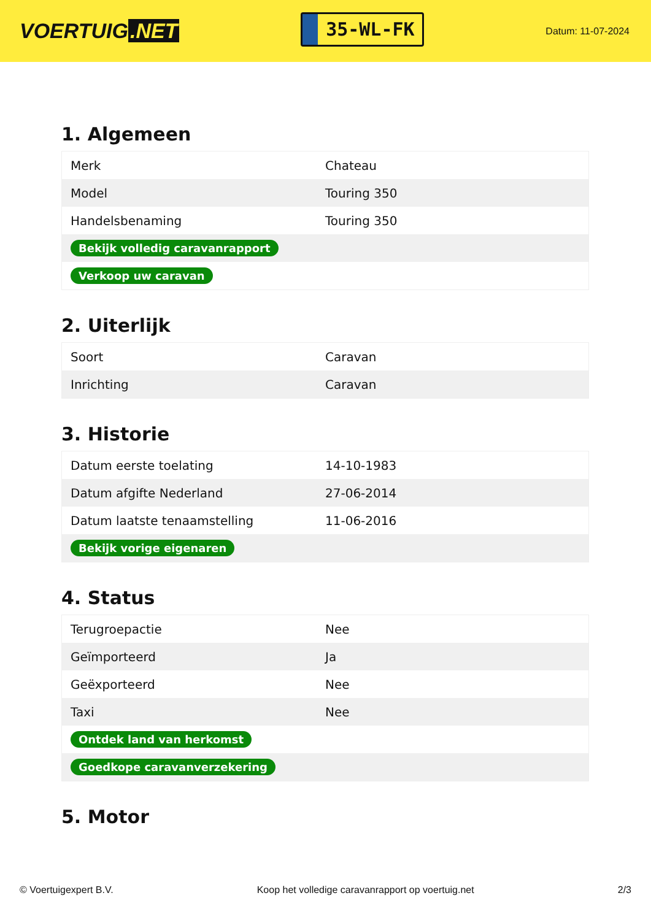VOERTUIG.NET
35-WL-FK
Datum: 11-07-2024
1. Algemeen
| Merk | Chateau |
| Model | Touring 350 |
| Handelsbenaming | Touring 350 |
| Bekijk volledig caravanrapport | |
| Verkoop uw caravan | |
2. Uiterlijk
| Soort | Caravan |
| Inrichting | Caravan |
3. Historie
| Datum eerste toelating | 14-10-1983 |
| Datum afgifte Nederland | 27-06-2014 |
| Datum laatste tenaamstelling | 11-06-2016 |
| Bekijk vorige eigenaren | |
4. Status
| Terugroepactie | Nee |
| Geïmporteerd | Ja |
| Geëxporteerd | Nee |
| Taxi | Nee |
| Ontdek land van herkomst | |
| Goedkope caravanverzekering | |
5. Motor
© Voertuigexpert B.V. Koop het volledige caravanrapport op voertuig.net 2/3